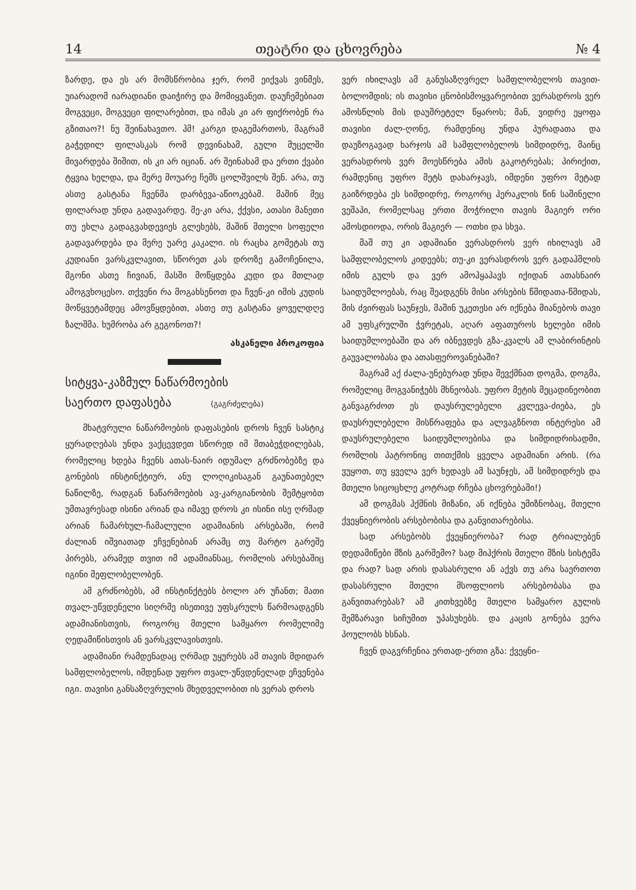14 თეატრი და ცხოვრება № 4
ზარდე, და ეს არ მომსწრობია ჯერ, რომ ეიქვას ვინმეს, უიარადომ იარადიანი დაიჭირე და მომიყვანეთ. დაუჩემებიათ მოგვეცი, მოგვეცი ფილარებით, და იმას კი არ ფიქრობენ რა გზითაო?! ნუ შეინახავთო. ჰმ! კარგი დაგემართოს, მაგრამ გაჭედილ ფილასკას რომ დევინახამ, გული მუცელში მივარდება შიშით, ის კი არ იციან. არ შეინახამ და ერთი ქვაბი ტყვია ხელდა, და მერე მოუარე ჩემს ცოლშვილს შენ. არა, თუ ასთე გასტანა ჩვენმა დარბევა-აწიოკებამ. მაშინ მეც ფილარად უნდა გადავარდე. მე-კი არა, ქქვსი, ათასი მანეთი თუ ეხლა გადაგვახდევიეს გლეხებს, მაშინ მთელი სოფელი გადავარდება და მერე უარე კაკალი. ის რაცხა გომეტას თუ კუდიანი ვარსკვლავით, სწორეთ კას დროზე გამოჩენილა, მგონი ასთე ჩივიან, მასში მოწყდება კუდი და მთლად ამოგვხოცესო. თქვენი რა მოგახსენოთ და ჩვენ-კი იმის კუდის მოწყვეტამდეც ამოვწყდებით, ასთე თუ გასტანა ყოველდღე ზალშმა. ხუმრობა არ გეგონოთ?!
ასკანელი პროკოფია
სიტყვა-კაზმულ ნაწარმოების
საერთო დაფასება (გაგრძელება)
მხატვრული ნაწარმოების დაფასების დროს ჩვენ სასტიკ ყურადღებას უნდა ვაქცევდეთ სწორედ იმ შთაბეჭდილებას, რომელიც ხდება ჩვენს ათას-ნაირ იდუმალ გრძნობებზე და გონების ინსტინქტიურ, ანუ ლოღიკისაგან გაუნათებელ ნაწილზე, რადგან ნაწარმოების ავ-კარგიანობის შემტყობთ უმთავრესად ისინი არიან და იმავე დროს კი ისინი ისე ღრმად არიან ჩამარხულ-ჩამალული ადამიანის არსებაში, რომ ძალიან იშვიათად ეჩვენებიან არამც თუ მარტო გარეშე პირებს, არამედ თვით იმ ადამიანსაც, რომლის არსებაშიც იგინი მეფლობელობენ.
ამ გრძნობებს, ამ ინსტინქტებს ბოლო არ უჩანთ; მათი თვალ-უწვდენელი სიღრმე ისეთივე უფსკრულს წარმოადგენს ადამიანისთვის, როგორც მთელი სამყარო რომელიმე ღედამიწისთვის ან ვარსკვლავისთვის.
ადამიანი რამდენადაც ღრმად უყურებს ამ თავის მდიდარ სამფლობელოს, იმდენად უფრო თვალ-უწვდენელად ეჩვენება იგი. თავისი განსაზღვრულის მხედველობით ის ვერას დროს
ვერ იხილავს ამ განუსაზღვრელ სამფლობელოს თავით-ბოლომდის; ის თავისი ცნობისმოყვარეობით ვერასდროს ვერ ამოსწლის მის დაუშრეტელ წყაროს; მან, ვიდრე ეყოფა თავისი ძალ-ღონე, რამდენიც უნდა პურადათა და დაუზოგავად ხარჯოს ამ სამფლობელოს სიმდიდრე, მაინც ვერასდროს ვერ მოესწრება ამის გაკოტრებას; პირიქით, რამდენიც უფრო მეტს დახარჯავს, იმდენი უფრო მეტად გაიზრდება ეს სიმდიდრე, როგორც ჰერაკლის წინ საშინელი ვეშაპი, რომელსაც ერთი მოჭრილი თავის მაგიერ ორი ამოსდიოდა, ორის მაგიერ — ოთხი და სხვა.
მაშ თუ კი ადამიანი ვერასდროს ვერ იხილავს ამ სამფლობელოს კიდეებს; თუ-კი ვერასდროს ვერ გადაჰშლის იმის გულს და ვერ ამოჰყაჰავს იქიდან ათასნაირ საიდუმლოებას, რაც შეადგენს მისი არსების წმიდათა-წმიდას, მის ძვირფას საუნჯეს, მაშინ უკეთესი არ იქნება მიანებოს თავი ამ უფსკრულში ჭვრეტას, აღარ აფათუროს ხელები იმის საიდუმლოებაში და არ იბნევდეს გზა-კვალს ამ ლაბირინტის გაუვალობასა და ათასფეროვანებაში?
მაგრამ აქ ძალა-უნებურად უნდა შევქმნათ დოგმა, დოგმა, რომელიც მოგვანიჭებს მხნეობას. უფრო მეტის მეცადინეობით განვაგრძოთ ეს დაუსრულებელი კვლევა-ძიება, ეს დაუსრულებელი მისწრაფება და ალვაგზნოთ ინტერესი ამ დაუსრულებელი საიდუმლოებისა და სიმდიდრისადმი, რომლის პატრონიც თითქმის ყველა ადამიანი არის. (რა ვუყოთ, თუ ყველა ვერ ხედავს ამ საუნჯეს, ამ სიმდიდრეს და მთელი სიცოცხლე კოტრად რჩება ცხოვრებაში!)
ამ დოგმას ჰქმნის მიზანი, ან იქნება უმიზნობაც, მთელი ქვეყნიერობის არსებობისა და განვითარებისა.
სად არსებობს ქვეყნიერობა? რად ტრიალებენ დედამიწები მზის გარშემო? სად მიჰქრის მთელი მზის სისტემა და რად? სად არის დასასრული ან აქვს თუ არა საერთოთ დასასრული მთელი მსოფლიოს არსებობასა და განვითარებას? ამ კითხვებზე მთელი სამყარო გულის შემზარავი სიჩუმით უპასუხებს. და კაცის გონება ვერა პოულობს ხსნას.
ჩვენ დაგვრჩენია ერთად-ერთი გზა: ქვეყნი-